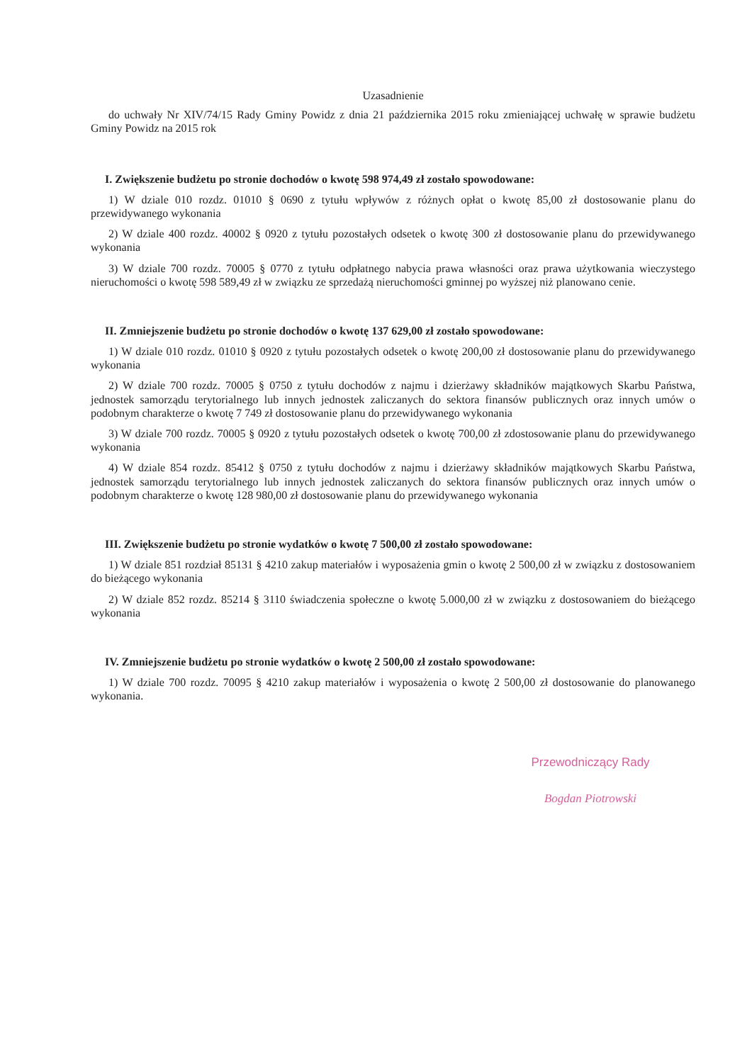Uzasadnienie
do uchwały Nr XIV/74/15 Rady Gminy Powidz z dnia 21 października 2015 roku zmieniającej uchwałę w sprawie budżetu Gminy Powidz na 2015 rok
I. Zwiększenie budżetu po stronie dochodów o kwotę 598 974,49 zł zostało spowodowane:
1) W dziale 010 rozdz. 01010 § 0690 z tytułu wpływów z różnych opłat o kwotę 85,00 zł dostosowanie planu do przewidywanego wykonania
2) W dziale 400 rozdz. 40002 § 0920 z tytułu pozostałych odsetek o kwotę 300 zł dostosowanie planu do przewidywanego wykonania
3) W dziale 700 rozdz. 70005 § 0770 z tytułu odpłatnego nabycia prawa własności oraz prawa użytkowania wieczystego nieruchomości o kwotę 598 589,49 zł w związku ze sprzedażą nieruchomości gminnej po wyższej niż planowano cenie.
II. Zmniejszenie budżetu po stronie dochodów o kwotę 137 629,00 zł zostało spowodowane:
1) W dziale 010 rozdz. 01010 § 0920 z tytułu pozostałych odsetek o kwotę 200,00 zł dostosowanie planu do przewidywanego wykonania
2) W dziale 700 rozdz. 70005 § 0750 z tytułu dochodów z najmu i dzierżawy składników majątkowych Skarbu Państwa, jednostek samorządu terytorialnego lub innych jednostek zaliczanych do sektora finansów publicznych oraz innych umów o podobnym charakterze o kwotę 7 749 zł dostosowanie planu do przewidywanego wykonania
3) W dziale 700 rozdz. 70005 § 0920 z tytułu pozostałych odsetek o kwotę 700,00 zł zdostosowanie planu do przewidywanego wykonania
4) W dziale 854 rozdz. 85412 § 0750 z tytułu dochodów z najmu i dzierżawy składników majątkowych Skarbu Państwa, jednostek samorządu terytorialnego lub innych jednostek zaliczanych do sektora finansów publicznych oraz innych umów o podobnym charakterze o kwotę 128 980,00 zł dostosowanie planu do przewidywanego wykonania
III. Zwiększenie budżetu po stronie wydatków o kwotę 7 500,00 zł zostało spowodowane:
1) W dziale 851 rozdział 85131 § 4210 zakup materiałów i wyposażenia gmin o kwotę 2 500,00 zł w związku z dostosowaniem do bieżącego wykonania
2) W dziale 852 rozdz. 85214 § 3110 świadczenia społeczne o kwotę 5.000,00 zł w związku z dostosowaniem do bieżącego wykonania
IV. Zmniejszenie budżetu po stronie wydatków o kwotę 2 500,00 zł zostało spowodowane:
1) W dziale 700 rozdz. 70095 § 4210 zakup materiałów i wyposażenia o kwotę 2 500,00 zł dostosowanie do planowanego wykonania.
Przewodniczący Rady
Bogdan Piotrowski